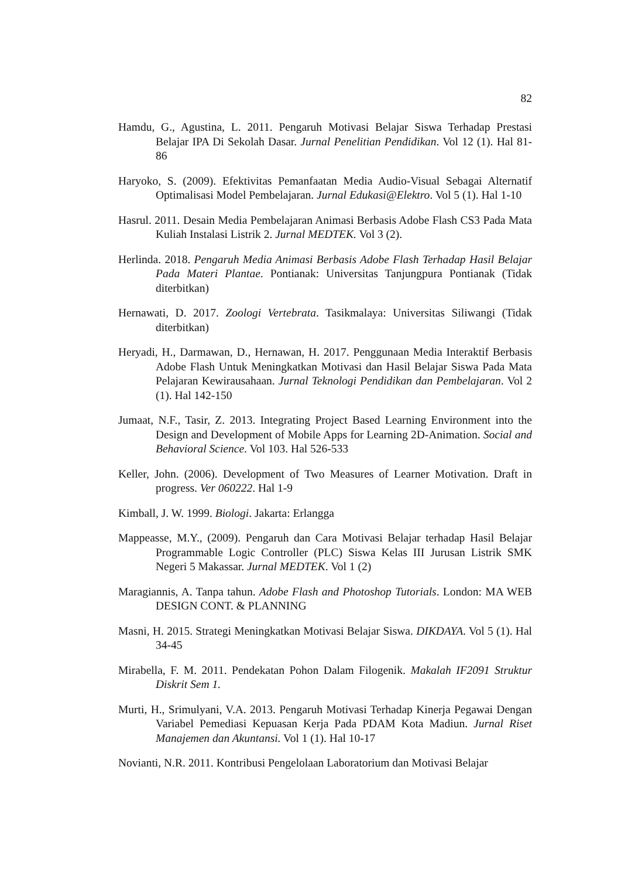82
Hamdu, G., Agustina, L. 2011. Pengaruh Motivasi Belajar Siswa Terhadap Prestasi Belajar IPA Di Sekolah Dasar. Jurnal Penelitian Pendidikan. Vol 12 (1). Hal 81-86
Haryoko, S. (2009). Efektivitas Pemanfaatan Media Audio-Visual Sebagai Alternatif Optimalisasi Model Pembelajaran. Jurnal Edukasi@Elektro. Vol 5 (1). Hal 1-10
Hasrul. 2011. Desain Media Pembelajaran Animasi Berbasis Adobe Flash CS3 Pada Mata Kuliah Instalasi Listrik 2. Jurnal MEDTEK. Vol 3 (2).
Herlinda. 2018. Pengaruh Media Animasi Berbasis Adobe Flash Terhadap Hasil Belajar Pada Materi Plantae. Pontianak: Universitas Tanjungpura Pontianak (Tidak diterbitkan)
Hernawati, D. 2017. Zoologi Vertebrata. Tasikmalaya: Universitas Siliwangi (Tidak diterbitkan)
Heryadi, H., Darmawan, D., Hernawan, H. 2017. Penggunaan Media Interaktif Berbasis Adobe Flash Untuk Meningkatkan Motivasi dan Hasil Belajar Siswa Pada Mata Pelajaran Kewirausahaan. Jurnal Teknologi Pendidikan dan Pembelajaran. Vol 2 (1). Hal 142-150
Jumaat, N.F., Tasir, Z. 2013. Integrating Project Based Learning Environment into the Design and Development of Mobile Apps for Learning 2D-Animation. Social and Behavioral Science. Vol 103. Hal 526-533
Keller, John. (2006). Development of Two Measures of Learner Motivation. Draft in progress. Ver 060222. Hal 1-9
Kimball, J. W. 1999. Biologi. Jakarta: Erlangga
Mappeasse, M.Y., (2009). Pengaruh dan Cara Motivasi Belajar terhadap Hasil Belajar Programmable Logic Controller (PLC) Siswa Kelas III Jurusan Listrik SMK Negeri 5 Makassar. Jurnal MEDTEK. Vol 1 (2)
Maragiannis, A. Tanpa tahun. Adobe Flash and Photoshop Tutorials. London: MA WEB DESIGN CONT. & PLANNING
Masni, H. 2015. Strategi Meningkatkan Motivasi Belajar Siswa. DIKDAYA. Vol 5 (1). Hal 34-45
Mirabella, F. M. 2011. Pendekatan Pohon Dalam Filogenik. Makalah IF2091 Struktur Diskrit Sem 1.
Murti, H., Srimulyani, V.A. 2013. Pengaruh Motivasi Terhadap Kinerja Pegawai Dengan Variabel Pemediasi Kepuasan Kerja Pada PDAM Kota Madiun. Jurnal Riset Manajemen dan Akuntansi. Vol 1 (1). Hal 10-17
Novianti, N.R. 2011. Kontribusi Pengelolaan Laboratorium dan Motivasi Belajar